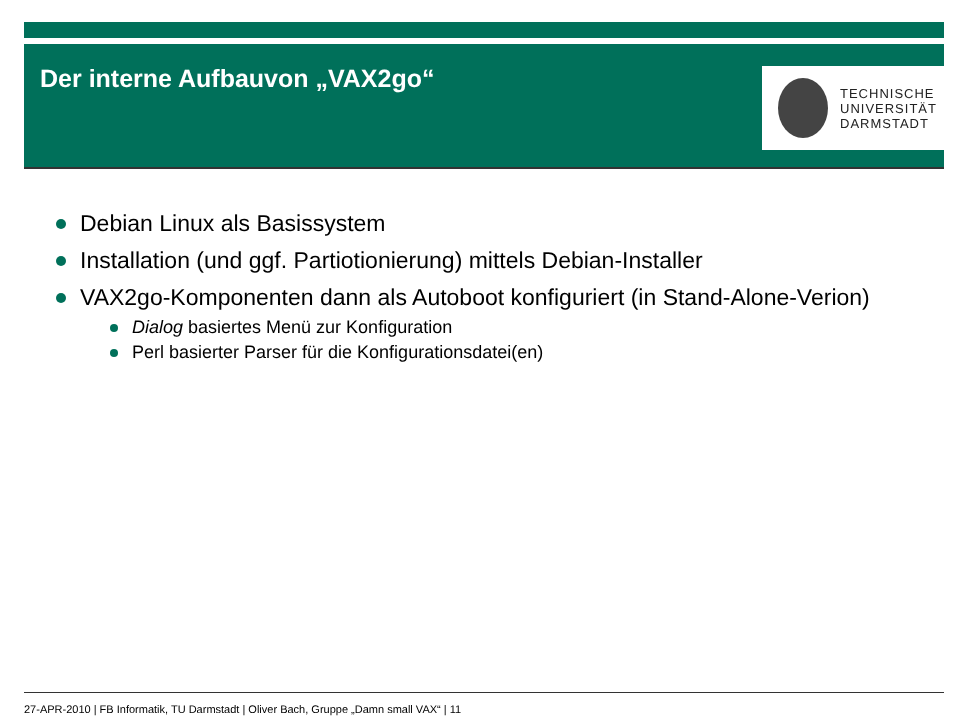Der interne Aufbauvon „VAX2go“
TECHNISCHE
UNIVERSITÄT
DARMSTADT
Debian Linux als Basissystem
Installation (und ggf. Partiotionierung) mittels Debian-Installer
VAX2go-Komponenten dann als Autoboot konfiguriert (in Stand-Alone-Verion)
Dialog basiertes Menü zur Konfiguration
Perl basierter Parser für die Konfigurationsdatei(en)
27-APR-2010 | FB Informatik, TU Darmstadt | Oliver Bach, Gruppe „Damn small VAX“ | 11